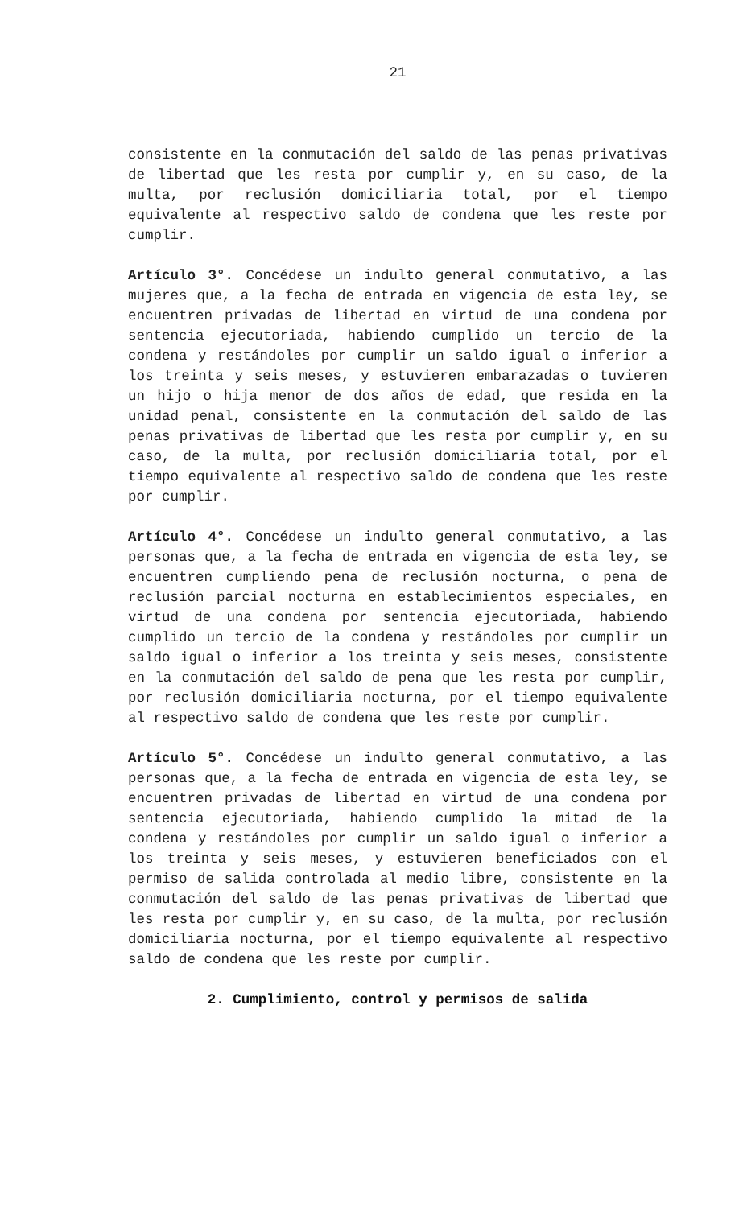21
consistente en la conmutación del saldo de las penas privativas de libertad que les resta por cumplir y, en su caso, de la multa, por reclusión domiciliaria total, por el tiempo equivalente al respectivo saldo de condena que les reste por cumplir.
Artículo 3°. Concédese un indulto general conmutativo, a las mujeres que, a la fecha de entrada en vigencia de esta ley, se encuentren privadas de libertad en virtud de una condena por sentencia ejecutoriada, habiendo cumplido un tercio de la condena y restándoles por cumplir un saldo igual o inferior a los treinta y seis meses, y estuvieren embarazadas o tuvieren un hijo o hija menor de dos años de edad, que resida en la unidad penal, consistente en la conmutación del saldo de las penas privativas de libertad que les resta por cumplir y, en su caso, de la multa, por reclusión domiciliaria total, por el tiempo equivalente al respectivo saldo de condena que les reste por cumplir.
Artículo 4°. Concédese un indulto general conmutativo, a las personas que, a la fecha de entrada en vigencia de esta ley, se encuentren cumpliendo pena de reclusión nocturna, o pena de reclusión parcial nocturna en establecimientos especiales, en virtud de una condena por sentencia ejecutoriada, habiendo cumplido un tercio de la condena y restándoles por cumplir un saldo igual o inferior a los treinta y seis meses, consistente en la conmutación del saldo de pena que les resta por cumplir, por reclusión domiciliaria nocturna, por el tiempo equivalente al respectivo saldo de condena que les reste por cumplir.
Artículo 5°. Concédese un indulto general conmutativo, a las personas que, a la fecha de entrada en vigencia de esta ley, se encuentren privadas de libertad en virtud de una condena por sentencia ejecutoriada, habiendo cumplido la mitad de la condena y restándoles por cumplir un saldo igual o inferior a los treinta y seis meses, y estuvieren beneficiados con el permiso de salida controlada al medio libre, consistente en la conmutación del saldo de las penas privativas de libertad que les resta por cumplir y, en su caso, de la multa, por reclusión domiciliaria nocturna, por el tiempo equivalente al respectivo saldo de condena que les reste por cumplir.
2. Cumplimiento, control y permisos de salida